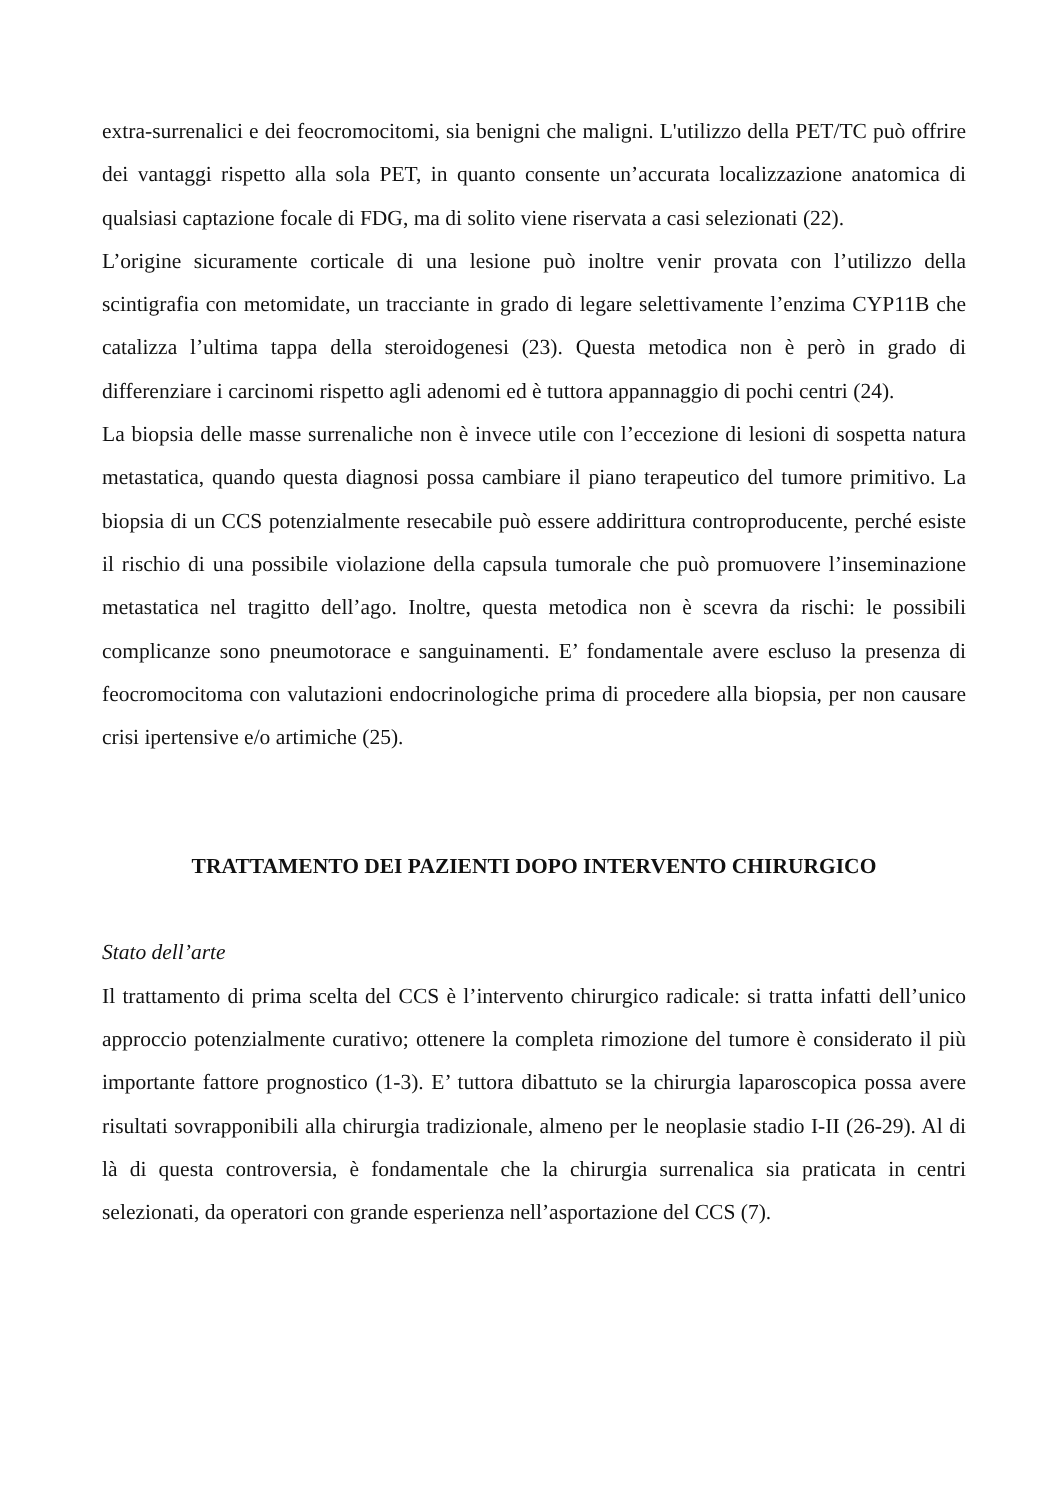extra-surrenalici e dei feocromocitomi, sia benigni che maligni. L'utilizzo della PET/TC può offrire dei vantaggi rispetto alla sola PET, in quanto consente un’accurata localizzazione anatomica di qualsiasi captazione focale di FDG, ma di solito viene riservata a casi selezionati (22).
L’origine sicuramente corticale di una lesione può inoltre venir provata con l’utilizzo della scintigrafia con metomidate, un tracciante in grado di legare selettivamente l’enzima CYP11B che catalizza l’ultima tappa della steroidogenesi (23). Questa metodica non è però in grado di differenziare i carcinomi rispetto agli adenomi ed è tuttora appannaggio di pochi centri (24).
La biopsia delle masse surrenaliche non è invece utile con l’eccezione di lesioni di sospetta natura metastatica, quando questa diagnosi possa cambiare il piano terapeutico del tumore primitivo. La biopsia di un CCS potenzialmente resecabile può essere addirittura controproducente, perché esiste il rischio di una possibile violazione della capsula tumorale che può promuovere l’inseminazione metastatica nel tragitto dell’ago. Inoltre, questa metodica non è scevra da rischi: le possibili complicanze sono pneumotorace e sanguinamenti. E’ fondamentale avere escluso la presenza di feocromocitoma con valutazioni endocrinologiche prima di procedere alla biopsia, per non causare crisi ipertensive e/o artimiche (25).
TRATTAMENTO DEI PAZIENTI DOPO INTERVENTO CHIRURGICO
Stato dell’arte
Il trattamento di prima scelta del CCS è l’intervento chirurgico radicale: si tratta infatti dell’unico approccio potenzialmente curativo; ottenere la completa rimozione del tumore è considerato il più importante fattore prognostico (1-3). E’ tuttora dibattuto se la chirurgia laparoscopica possa avere risultati sovrapponibili alla chirurgia tradizionale, almeno per le neoplasie stadio I-II (26-29). Al di là di questa controversia, è fondamentale che la chirurgia surrenalica sia praticata in centri selezionati, da operatori con grande esperienza nell’asportazione del CCS (7).